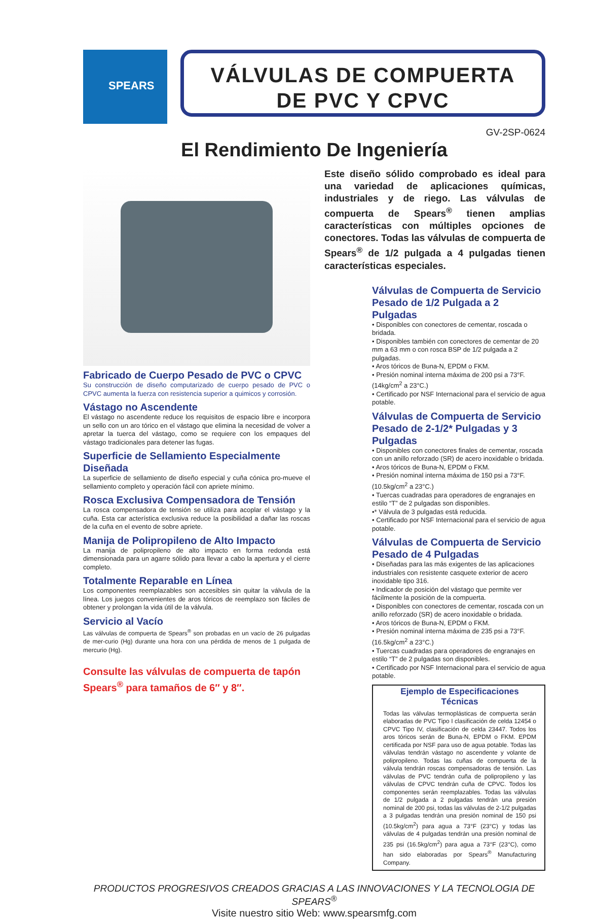SPEARS
VÁLVULAS DE COMPUERTA
DE PVC Y CPVC
GV-2SP-0624
El Rendimiento De Ingeniería
Fabricado de Cuerpo Pesado de PVC o CPVC
Su construcción de diseño computarizado de cuerpo pesado de PVC o CPVC aumenta la fuerza con resistencia superior a quimicos y corrosión.
Vástago no Ascendente
El vástago no ascendente reduce los requisitos de espacio libre e incorpora un sello con un aro tórico en el vástago que elimina la necesidad de volver a apretar la tuerca del vástago, como se requiere con los empaques del vástago tradicionales para detener las fugas.
Superficie de Sellamiento Especialmente Diseñada
La superficie de sellamiento de diseño especial y cuña cónica pro-mueve el sellamiento completo y operación fácil con apriete mínimo.
Rosca Exclusiva Compensadora de Tensión
La rosca compensadora de tensión se utiliza para acoplar el vástago y la cuña. Esta car acterística exclusiva reduce la posibilidad a dañar las roscas de la cuña en el evento de sobre apriete.
Manija de Polipropileno de Alto Impacto
La manija de polipropileno de alto impacto en forma redonda está dimensionada para un agarre sólido para llevar a cabo la apertura y el cierre completo.
Totalmente Reparable en Línea
Los componentes reemplazables son accesibles sin quitar la válvula de la línea. Los juegos convenientes de aros tóricos de reemplazo son fáciles de obtener y prolongan la vida útil de la válvula.
Servicio al Vacío
Las válvulas de compuerta de Spears<sup>®</sup> son probadas en un vacío de 26 pulgadas de mer-curio (Hg) durante una hora con una pérdida de menos de 1 pulgada de mercurio (Hg).
Consulte las válvulas de compuerta de tapón Spears<sup>®</sup> para tamaños de 6″ y 8″.
Este diseño sólido comprobado es ideal para una variedad de aplicaciones químicas, industriales y de riego. Las válvulas de compuerta de Spears<sup>®</sup> tienen amplias características con múltiples opciones de conectores. Todas las válvulas de compuerta de Spears<sup>®</sup> de 1/2 pulgada a 4 pulgadas tienen características especiales.
Válvulas de Compuerta de Servicio Pesado de 1/2 Pulgada a 2 Pulgadas
• Disponibles con conectores de cementar, roscada o bridada.
• Disponibles también con conectores de cementar de 20 mm a 63 mm o con rosca BSP de 1/2 pulgada a 2 pulgadas.
• Aros tóricos de Buna-N, EPDM o FKM.
• Presión nominal interna máxima de 200 psi a 73°F. (14kg/cm<sup>2</sup> a 23°C.)
• Certificado por NSF Internacional para el servicio de agua potable.
Válvulas de Compuerta de Servicio Pesado de 2-1/2* Pulgadas y 3 Pulgadas
• Disponibles con conectores finales de cementar, roscada con un anillo reforzado (SR) de acero inoxidable o bridada.
• Aros tóricos de Buna-N, EPDM o FKM.
• Presión nominal interna máxima de 150 psi a 73°F. (10.5kg/cm<sup>2</sup> a 23°C.)
• Tuercas cuadradas para operadores de engranajes en estilo “T” de 2 pulgadas son disponibles.
•* Válvula de 3 pulgadas está reducida.
• Certificado por NSF Internacional para el servicio de agua potable.
Válvulas de Compuerta de Servicio Pesado de 4 Pulgadas
• Diseñadas para las más exigentes de las aplicaciones industriales con resistente casquete exterior de acero inoxidable tipo 316.
• Indicador de posición del vástago que permite ver fácilmente la posición de la compuerta.
• Disponibles con conectores de cementar, roscada con un anillo reforzado (SR) de acero inoxidable o bridada.
• Aros tóricos de Buna-N, EPDM o FKM.
• Presión nominal interna máxima de 235 psi a 73°F. (16.5kg/cm<sup>2</sup> a 23°C.)
• Tuercas cuadradas para operadores de engranajes en estilo “T” de 2 pulgadas son disponibles.
• Certificado por NSF Internacional para el servicio de agua potable.
Ejemplo de Especificaciones Técnicas
Todas las válvulas termoplásticas de compuerta serán elaboradas de PVC Tipo I clasificación de celda 12454 o CPVC Tipo IV, clasificación de celda 23447. Todos los aros tóricos serán de Buna-N, EPDM o FKM. EPDM certificada por NSF para uso de agua potable. Todas las válvulas tendrán vástago no ascendente y volante de polipropileno. Todas las cuñas de compuerta de la válvula tendrán roscas compensadoras de tensión. Las válvulas de PVC tendrán cuña de polipropileno y las válvulas de CPVC tendrán cuña de CPVC. Todos los componentes serán reemplazables. Todas las válvulas de 1/2 pulgada a 2 pulgadas tendrán una presión nominal de 200 psi, todas las válvulas de 2-1/2 pulgadas a 3 pulgadas tendrán una presión nominal de 150 psi (10.5kg/cm<sup>2</sup>) para agua a 73°F (23°C) y todas las válvulas de 4 pulgadas tendrán una presión nominal de 235 psi (16.5kg/cm<sup>2</sup>) para agua a 73°F (23°C), como han sido elaboradas por Spears<sup>®</sup> Manufacturing Company.
PRODUCTOS PROGRESIVOS CREADOS GRACIAS A LAS INNOVACIONES Y LA TECNOLOGIA DE SPEARS<sup>®</sup>
Visite nuestro sitio Web: www.spearsmfg.com